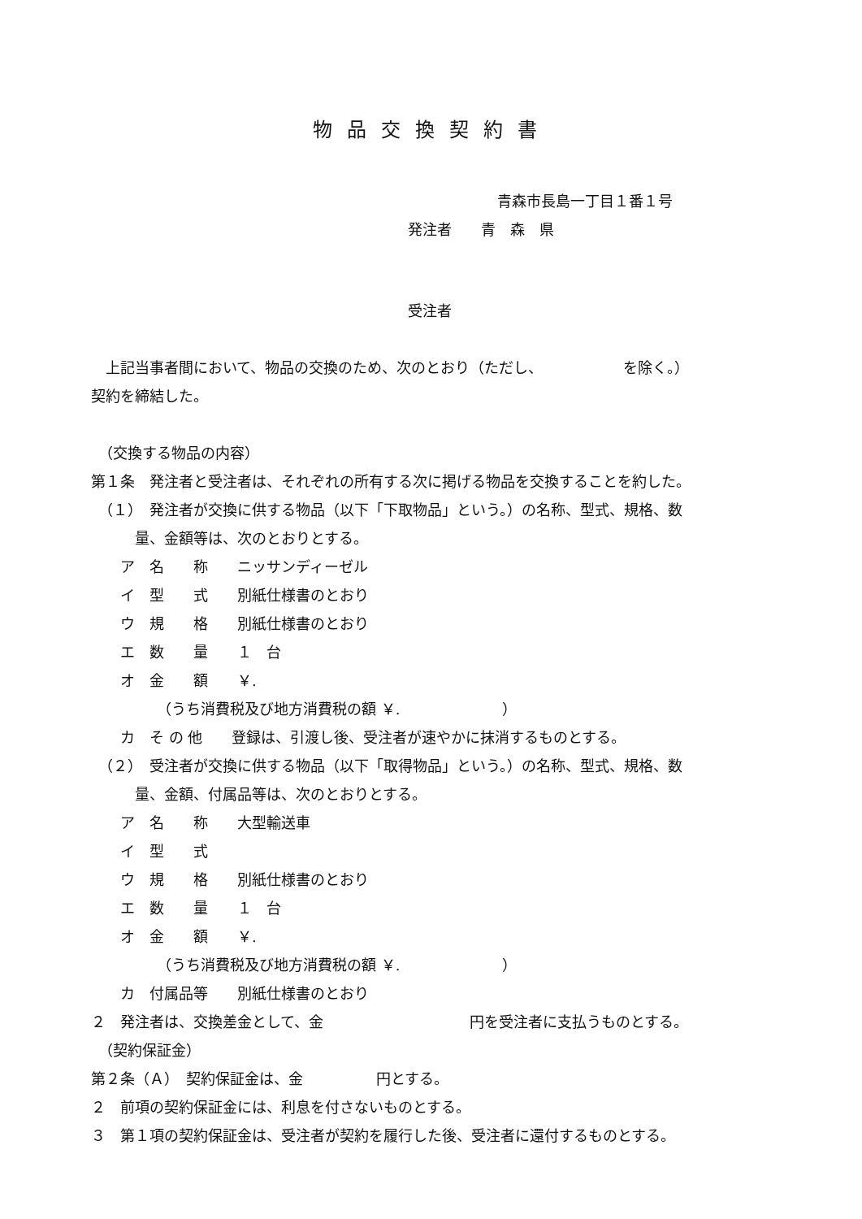物品交換契約書
青森市長島一丁目１番１号
発注者　　青　森　県
受注者
　上記当事者間において、物品の交換のため、次のとおり（ただし、　　　　　　を除く。）
契約を締結した。
　（交換する物品の内容）
第１条　発注者と受注者は、それぞれの所有する次に掲げる物品を交換することを約した。
　（１）　発注者が交換に供する物品（以下「下取物品」という。）の名称、型式、規格、数
　　　量、金額等は、次のとおりとする。
　　ア　名　　称　　ニッサンディーゼル
　　イ　型　　式　　別紙仕様書のとおり
　　ウ　規　　格　　別紙仕様書のとおり
　　エ　数　　量　　１　台
　　オ　金　　額　　￥.
　　　　　（うち消費税及び地方消費税の額 ￥.　　　　　　　）
　　カ　そ の 他　　登録は、引渡し後、受注者が速やかに抹消するものとする。
　（２）　受注者が交換に供する物品（以下「取得物品」という。）の名称、型式、規格、数
　　　量、金額、付属品等は、次のとおりとする。
　　ア　名　　称　　大型輸送車
　　イ　型　　式
　　ウ　規　　格　　別紙仕様書のとおり
　　エ　数　　量　　１　台
　　オ　金　　額　　￥.
　　　　　（うち消費税及び地方消費税の額 ￥.　　　　　　　）
　　カ　付属品等　　別紙仕様書のとおり
２　発注者は、交換差金として、金　　　　　　　　　　円を受注者に支払うものとする。
　（契約保証金）
第２条（Ａ）　契約保証金は、金　　　　　円とする。
２　前項の契約保証金には、利息を付さないものとする。
３　第１項の契約保証金は、受注者が契約を履行した後、受注者に還付するものとする。